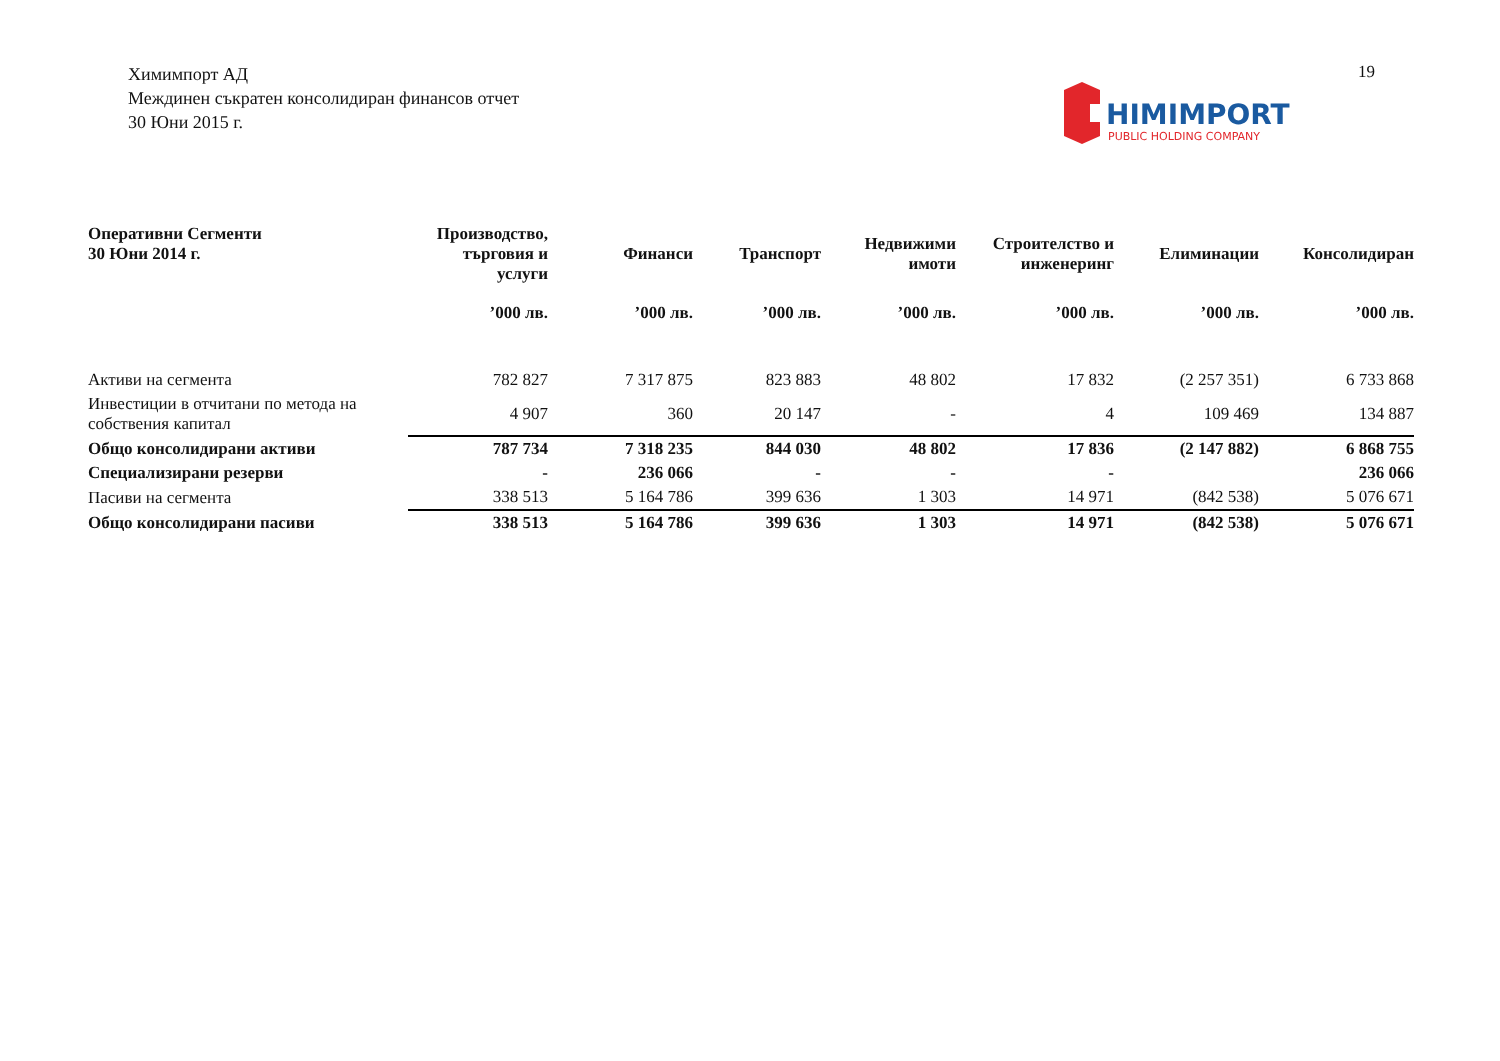Химимпорт АД
Междинен съкратен консолидиран финансов отчет
30 Юни 2015 г.
HIMIMPORT
PUBLIC HOLDING COMPANY
19
| Оперативни Сегменти 30 Юни 2014 г. | Производство, търговия и услуги | Финанси | Транспорт | Недвижими имоти | Строителство и инженеринг | Елиминации | Консолидиран |
| --- | --- | --- | --- | --- | --- | --- | --- |
| | ’000 лв. | ’000 лв. | ’000 лв. | ’000 лв. | ’000 лв. | ’000 лв. | ’000 лв. |
| Активи на сегмента | 782 827 | 7 317 875 | 823 883 | 48 802 | 17 832 | (2 257 351) | 6 733 868 |
| Инвестиции в отчитани по метода на собствения капитал | 4 907 | 360 | 20 147 | - | 4 | 109 469 | 134 887 |
| Общо консолидирани активи | 787 734 | 7 318 235 | 844 030 | 48 802 | 17 836 | (2 147 882) | 6 868 755 |
| Специализирани резерви | - | 236 066 | - | - | - | | 236 066 |
| Пасиви на сегмента | 338 513 | 5 164 786 | 399 636 | 1 303 | 14 971 | (842 538) | 5 076 671 |
| Общо консолидирани пасиви | 338 513 | 5 164 786 | 399 636 | 1 303 | 14 971 | (842 538) | 5 076 671 |